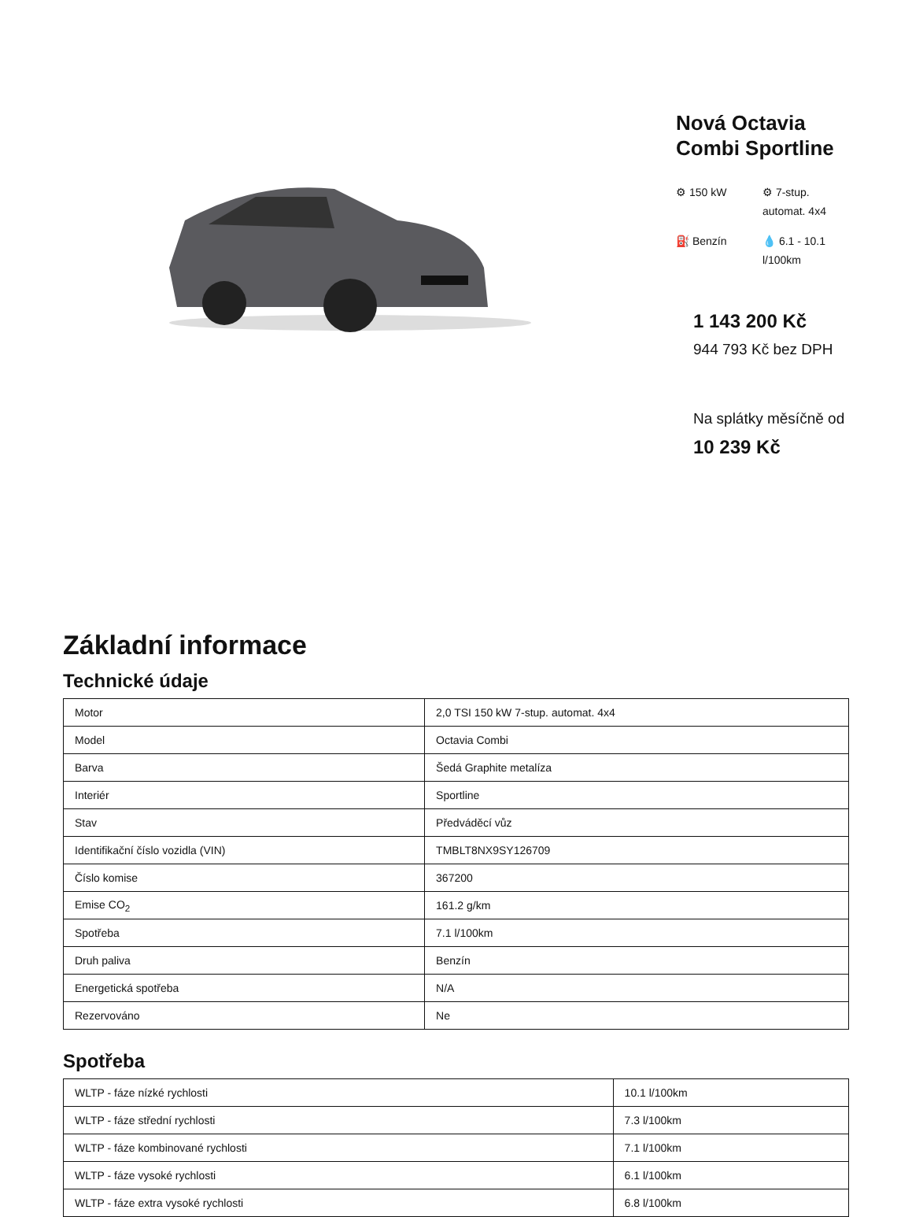Nová Octavia Combi Sportline
⚙ 150 kW
⚙ 7-stup. automat. 4x4
⛽ Benzín
💧 6.1 - 10.1 l/100km
1 143 200 Kč
944 793 Kč bez DPH
Na splátky měsíčně od
10 239 Kč
Základní informace
Technické údaje
| Motor | 2,0 TSI 150 kW 7-stup. automat. 4x4 |
| Model | Octavia Combi |
| Barva | Šedá Graphite metalíza |
| Interiér | Sportline |
| Stav | Předváděcí vůz |
| Identifikační číslo vozidla (VIN) | TMBLT8NX9SY126709 |
| Číslo komise | 367200 |
| Emise CO<sub>2</sub> | 161.2 g/km |
| Spotřeba | 7.1 l/100km |
| Druh paliva | Benzín |
| Energetická spotřeba | N/A |
| Rezervováno | Ne |
Spotřeba
| WLTP - fáze nízké rychlosti | 10.1 l/100km |
| WLTP - fáze střední rychlosti | 7.3 l/100km |
| WLTP - fáze kombinované rychlosti | 7.1 l/100km |
| WLTP - fáze vysoké rychlosti | 6.1 l/100km |
| WLTP - fáze extra vysoké rychlosti | 6.8 l/100km |